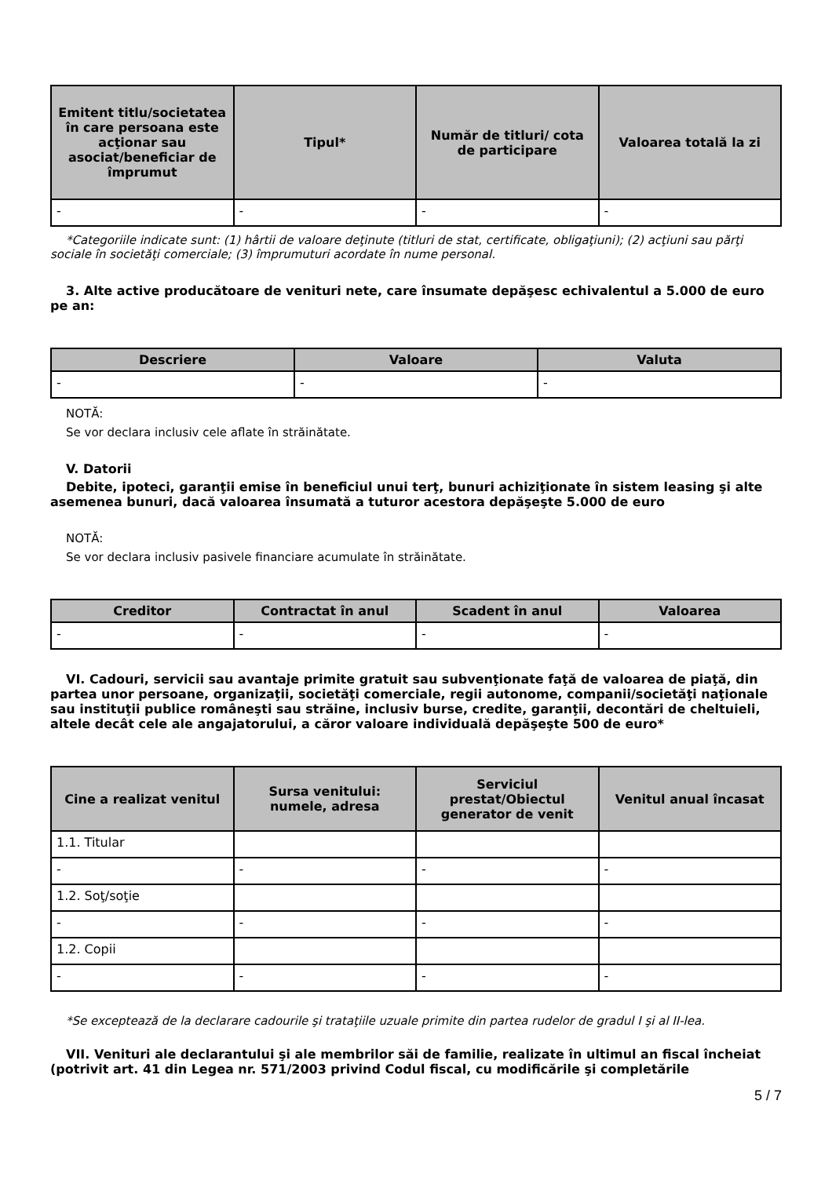| Emitent titlu/societatea în care persoana este acţionar sau asociat/beneficiar de împrumut | Tipul* | Număr de titluri/ cota de participare | Valoarea totală la zi |
| --- | --- | --- | --- |
| - | - | - | - |
*Categoriile indicate sunt: (1) hârtii de valoare deţinute (titluri de stat, certificate, obligaţiuni); (2) acţiuni sau părţi sociale în societăţi comerciale; (3) împrumuturi acordate în nume personal.
3. Alte active producătoare de venituri nete, care însumate depăşesc echivalentul a 5.000 de euro pe an:
| Descriere | Valoare | Valuta |
| --- | --- | --- |
| - | - | - |
NOTĂ:
Se vor declara inclusiv cele aflate în străinătate.
V. Datorii
Debite, ipoteci, garanţii emise în beneficiul unui terţ, bunuri achiziţionate în sistem leasing şi alte asemenea bunuri, dacă valoarea însumată a tuturor acestora depăşeşte 5.000 de euro
NOTĂ:
Se vor declara inclusiv pasivele financiare acumulate în străinătate.
| Creditor | Contractat în anul | Scadent în anul | Valoarea |
| --- | --- | --- | --- |
| - | - | - | - |
VI. Cadouri, servicii sau avantaje primite gratuit sau subvenţionate faţă de valoarea de piaţă, din partea unor persoane, organizaţii, societăţi comerciale, regii autonome, companii/societăţi naţionale sau instituţii publice româneşti sau străine, inclusiv burse, credite, garanţii, decontări de cheltuieli, altele decât cele ale angajatorului, a căror valoare individuală depăşeşte 500 de euro*
| Cine a realizat venitul | Sursa venitului: numele, adresa | Serviciul prestat/Obiectul generator de venit | Venitul anual încasat |
| --- | --- | --- | --- |
| 1.1. Titular | | | |
| - | - | - | - |
| 1.2. Soţ/soţie | | | |
| - | - | - | - |
| 1.2. Copii | | | |
| - | - | - | - |
*Se exceptează de la declarare cadourile şi trataţiile uzuale primite din partea rudelor de gradul I şi al II-lea.
VII. Venituri ale declarantului şi ale membrilor săi de familie, realizate în ultimul an fiscal încheiat (potrivit art. 41 din Legea nr. 571/2003 privind Codul fiscal, cu modificările şi completările
5 / 7